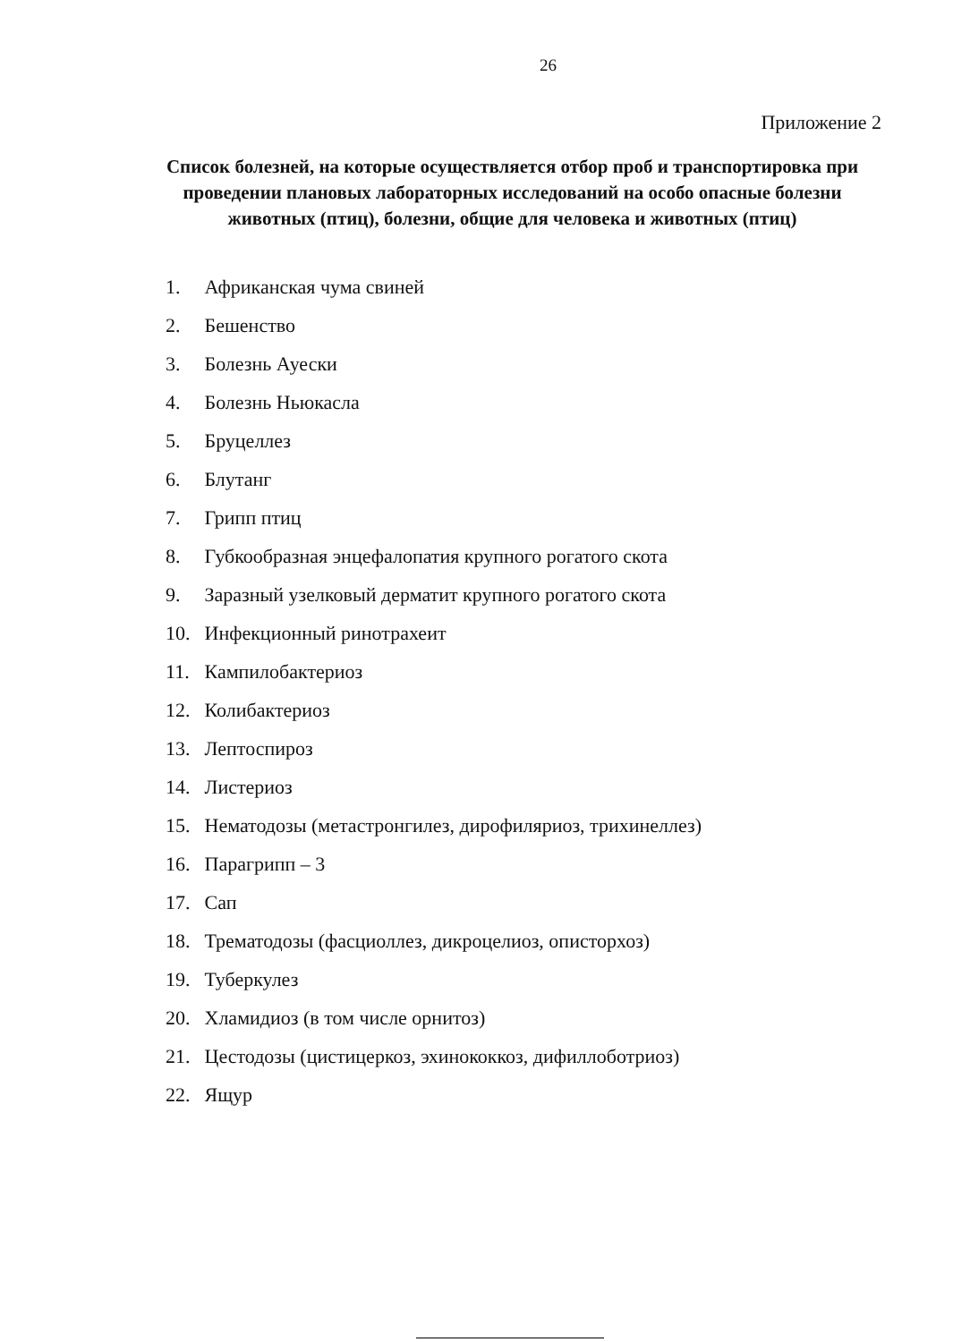26
Приложение 2
Список болезней, на которые осуществляется отбор проб и транспортировка при проведении плановых лабораторных исследований на особо опасные болезни животных (птиц), болезни, общие для человека и животных (птиц)
1. Африканская чума свиней
2. Бешенство
3. Болезнь Ауески
4. Болезнь Ньюкасла
5. Бруцеллез
6. Блутанг
7. Грипп птиц
8. Губкообразная энцефалопатия крупного рогатого скота
9. Заразный узелковый дерматит крупного рогатого скота
10. Инфекционный ринотрахеит
11. Кампилобактериоз
12. Колибактериоз
13. Лептоспироз
14. Листериоз
15. Нематодозы (метастронгилез, дирофиляриоз, трихинеллез)
16. Парагрипп – 3
17. Сап
18. Трематодозы (фасциоллез, дикроцелиоз, описторхоз)
19. Туберкулез
20. Хламидиоз (в том числе орнитоз)
21. Цестодозы (цистицеркоз, эхинококкоз, дифиллоботриоз)
22. Ящур